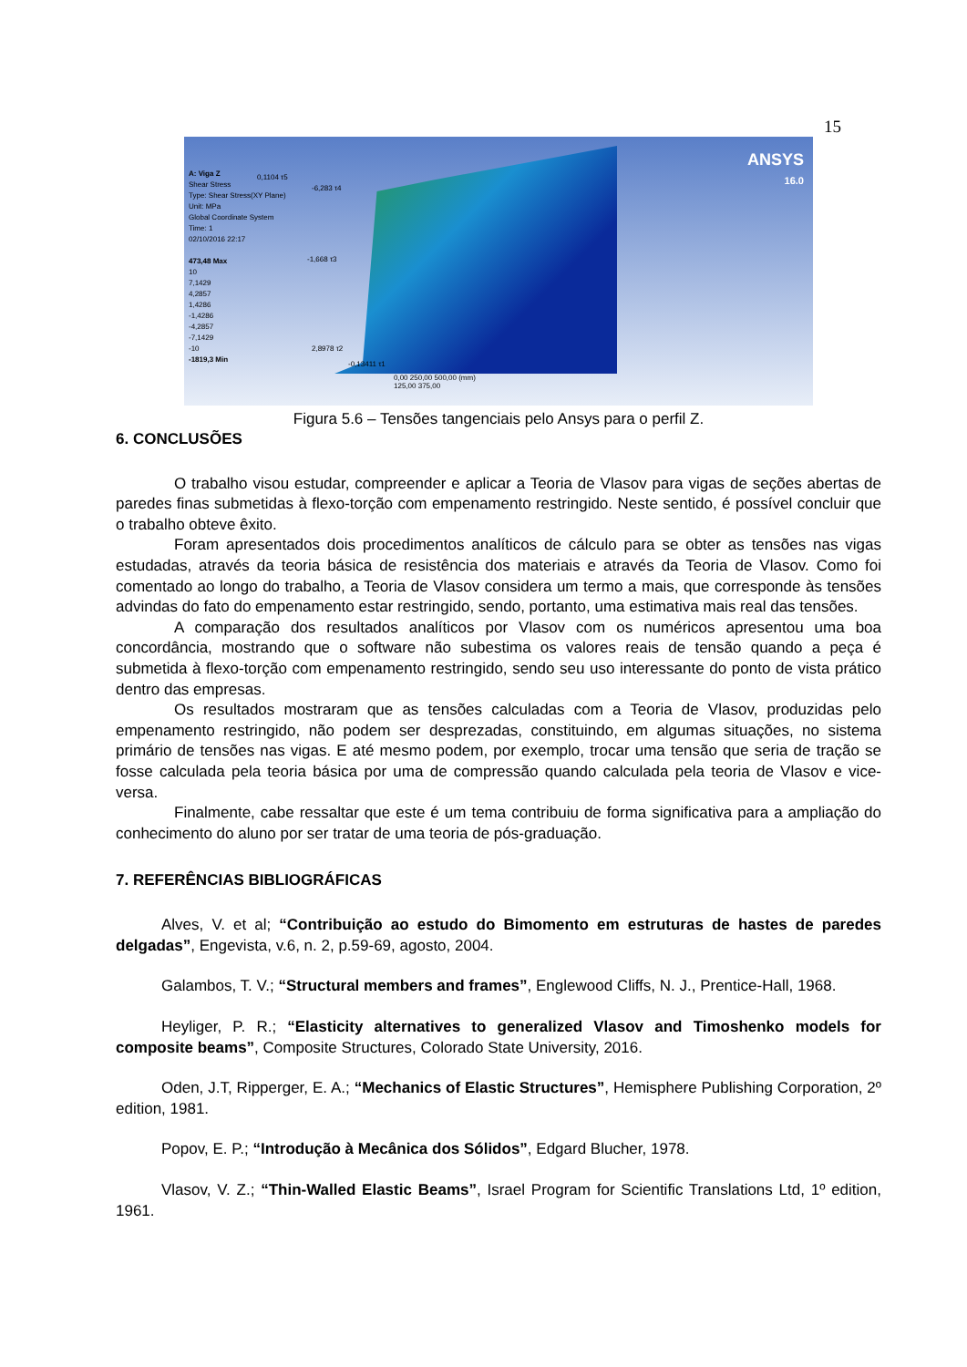15
A: Viga Z
Shear Stress
Type: Shear Stress(XY Plane)
Unit: MPa
Global Coordinate System
Time: 1
02/10/2016 22:17
473,48 Max
10
7,1429
4,2857
1,4286
-1,4286
-4,2857
-7,1429
-10
-1819,3 Min
ANSYS
16.0
0,1104 τ5
-6,283 τ4
-1,668 τ3
2,8978 τ2
-0,13411 τ1
0,00 250,00 500,00 (mm)
125,00 375,00
Figura 5.6 – Tensões tangenciais pelo Ansys para o perfil Z.
6. CONCLUSÕES
O trabalho visou estudar, compreender e aplicar a Teoria de Vlasov para vigas de seções abertas de paredes finas submetidas à flexo-torção com empenamento restringido. Neste sentido, é possível concluir que o trabalho obteve êxito.
Foram apresentados dois procedimentos analíticos de cálculo para se obter as tensões nas vigas estudadas, através da teoria básica de resistência dos materiais e através da Teoria de Vlasov. Como foi comentado ao longo do trabalho, a Teoria de Vlasov considera um termo a mais, que corresponde às tensões advindas do fato do empenamento estar restringido, sendo, portanto, uma estimativa mais real das tensões.
A comparação dos resultados analíticos por Vlasov com os numéricos apresentou uma boa concordância, mostrando que o software não subestima os valores reais de tensão quando a peça é submetida à flexo-torção com empenamento restringido, sendo seu uso interessante do ponto de vista prático dentro das empresas.
Os resultados mostraram que as tensões calculadas com a Teoria de Vlasov, produzidas pelo empenamento restringido, não podem ser desprezadas, constituindo, em algumas situações, no sistema primário de tensões nas vigas. E até mesmo podem, por exemplo, trocar uma tensão que seria de tração se fosse calculada pela teoria básica por uma de compressão quando calculada pela teoria de Vlasov e vice-versa.
Finalmente, cabe ressaltar que este é um tema contribuiu de forma significativa para a ampliação do conhecimento do aluno por ser tratar de uma teoria de pós-graduação.
7. REFERÊNCIAS BIBLIOGRÁFICAS
Alves, V. et al; “Contribuição ao estudo do Bimomento em estruturas de hastes de paredes delgadas”, Engevista, v.6, n. 2, p.59-69, agosto, 2004.
Galambos, T. V.; “Structural members and frames”, Englewood Cliffs, N. J., Prentice-Hall, 1968.
Heyliger, P. R.; “Elasticity alternatives to generalized Vlasov and Timoshenko models for composite beams”, Composite Structures, Colorado State University, 2016.
Oden, J.T, Ripperger, E. A.; “Mechanics of Elastic Structures”, Hemisphere Publishing Corporation, 2º edition, 1981.
Popov, E. P.; “Introdução à Mecânica dos Sólidos”, Edgard Blucher, 1978.
Vlasov, V. Z.; “Thin-Walled Elastic Beams”, Israel Program for Scientific Translations Ltd, 1º edition, 1961.